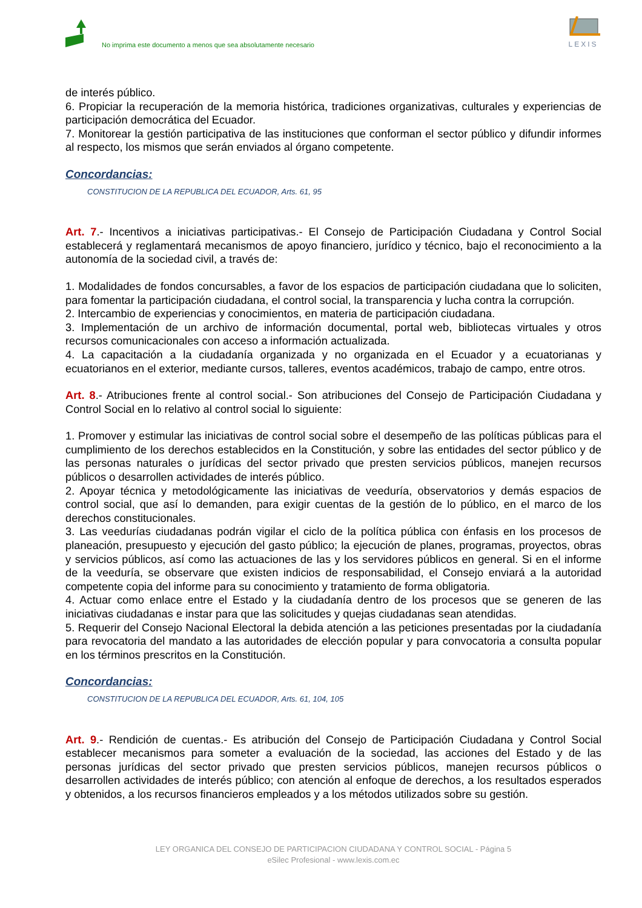No imprima este documento a menos que sea absolutamente necesario
LEXIS
de interés público.
6. Propiciar la recuperación de la memoria histórica, tradiciones organizativas, culturales y experiencias de participación democrática del Ecuador.
7. Monitorear la gestión participativa de las instituciones que conforman el sector público y difundir informes al respecto, los mismos que serán enviados al órgano competente.
Concordancias:
CONSTITUCION DE LA REPUBLICA DEL ECUADOR, Arts. 61, 95
Art. 7.- Incentivos a iniciativas participativas.- El Consejo de Participación Ciudadana y Control Social establecerá y reglamentará mecanismos de apoyo financiero, jurídico y técnico, bajo el reconocimiento a la autonomía de la sociedad civil, a través de:
1. Modalidades de fondos concursables, a favor de los espacios de participación ciudadana que lo soliciten, para fomentar la participación ciudadana, el control social, la transparencia y lucha contra la corrupción.
2. Intercambio de experiencias y conocimientos, en materia de participación ciudadana.
3. Implementación de un archivo de información documental, portal web, bibliotecas virtuales y otros recursos comunicacionales con acceso a información actualizada.
4. La capacitación a la ciudadanía organizada y no organizada en el Ecuador y a ecuatorianas y ecuatorianos en el exterior, mediante cursos, talleres, eventos académicos, trabajo de campo, entre otros.
Art. 8.- Atribuciones frente al control social.- Son atribuciones del Consejo de Participación Ciudadana y Control Social en lo relativo al control social lo siguiente:
1. Promover y estimular las iniciativas de control social sobre el desempeño de las políticas públicas para el cumplimiento de los derechos establecidos en la Constitución, y sobre las entidades del sector público y de las personas naturales o jurídicas del sector privado que presten servicios públicos, manejen recursos públicos o desarrollen actividades de interés público.
2. Apoyar técnica y metodológicamente las iniciativas de veeduría, observatorios y demás espacios de control social, que así lo demanden, para exigir cuentas de la gestión de lo público, en el marco de los derechos constitucionales.
3. Las veedurías ciudadanas podrán vigilar el ciclo de la política pública con énfasis en los procesos de planeación, presupuesto y ejecución del gasto público; la ejecución de planes, programas, proyectos, obras y servicios públicos, así como las actuaciones de las y los servidores públicos en general. Si en el informe de la veeduría, se observare que existen indicios de responsabilidad, el Consejo enviará a la autoridad competente copia del informe para su conocimiento y tratamiento de forma obligatoria.
4. Actuar como enlace entre el Estado y la ciudadanía dentro de los procesos que se generen de las iniciativas ciudadanas e instar para que las solicitudes y quejas ciudadanas sean atendidas.
5. Requerir del Consejo Nacional Electoral la debida atención a las peticiones presentadas por la ciudadanía para revocatoria del mandato a las autoridades de elección popular y para convocatoria a consulta popular en los términos prescritos en la Constitución.
Concordancias:
CONSTITUCION DE LA REPUBLICA DEL ECUADOR, Arts. 61, 104, 105
Art. 9.- Rendición de cuentas.- Es atribución del Consejo de Participación Ciudadana y Control Social establecer mecanismos para someter a evaluación de la sociedad, las acciones del Estado y de las personas jurídicas del sector privado que presten servicios públicos, manejen recursos públicos o desarrollen actividades de interés público; con atención al enfoque de derechos, a los resultados esperados y obtenidos, a los recursos financieros empleados y a los métodos utilizados sobre su gestión.
LEY ORGANICA DEL CONSEJO DE PARTICIPACION CIUDADANA Y CONTROL SOCIAL - Página 5
eSilec Profesional - www.lexis.com.ec